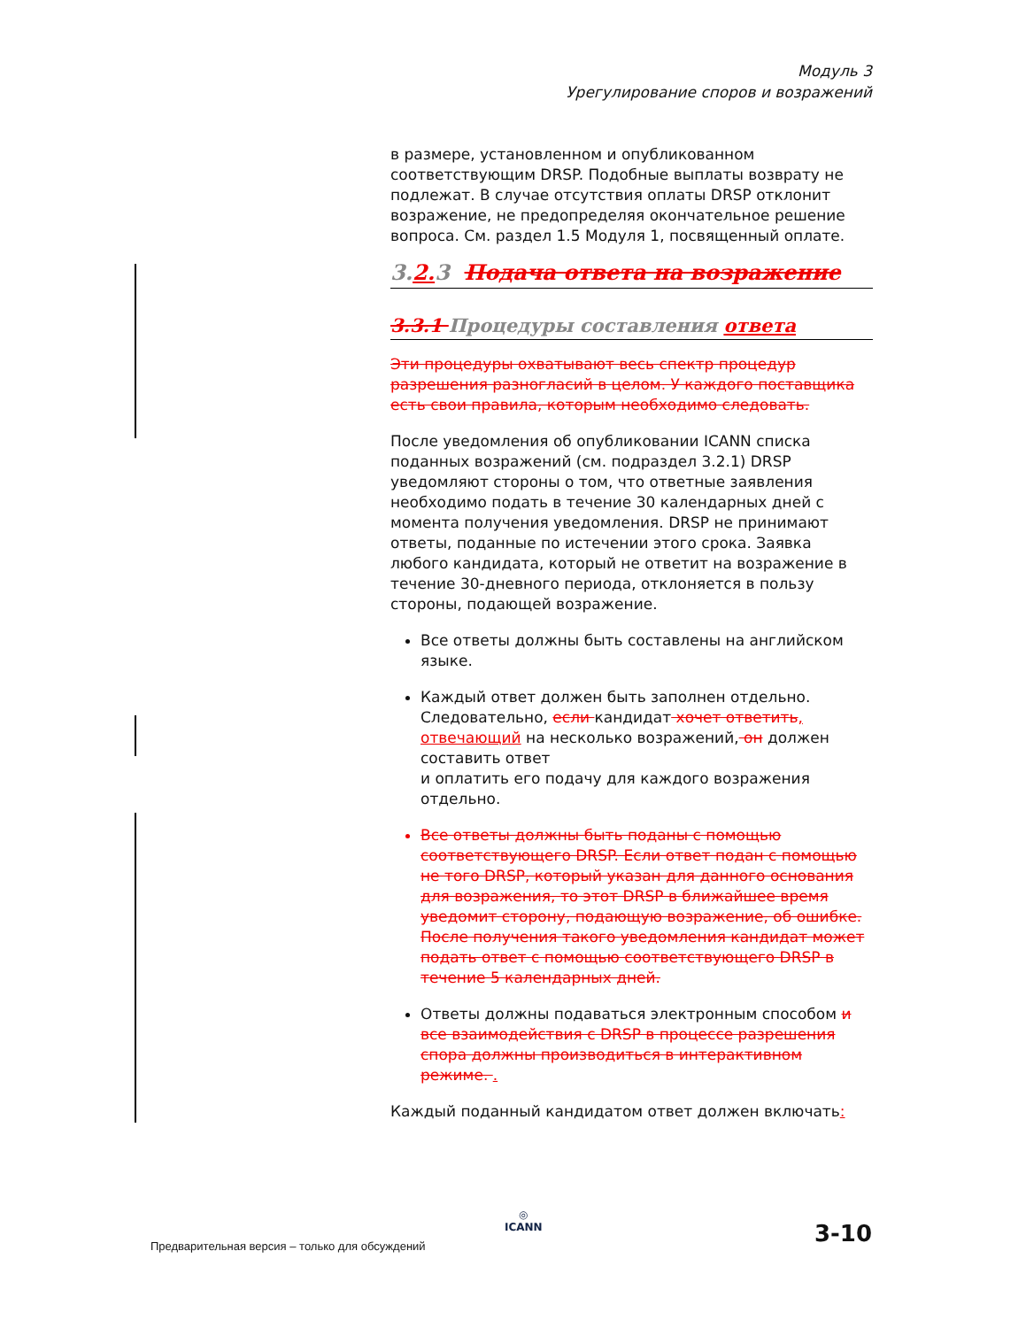Модуль 3
Урегулирование споров и возражений
в размере, установленном и опубликованном соответствующим DRSP. Подобные выплаты возврату не подлежат. В случае отсутствия оплаты DRSP отклонит возражение, не предопределяя окончательное решение вопроса. См. раздел 1.5 Модуля 1, посвященный оплате.
3.2. 3 Подача ответа на возражение
3.3.1 Процедуры составления ответа
Эти процедуры охватывают весь спектр процедур разрешения разногласий в целом. У каждого поставщика есть свои правила, которым необходимо следовать.
После уведомления об опубликовании ICANN списка поданных возражений (см. подраздел 3.2.1) DRSP уведомляют стороны о том, что ответные заявления необходимо подать в течение 30 календарных дней с момента получения уведомления. DRSP не принимают ответы, поданные по истечении этого срока. Заявка любого кандидата, который не ответит на возражение в течение 30-дневного периода, отклоняется в пользу стороны, подающей возражение.
Все ответы должны быть составлены на английском языке.
Каждый ответ должен быть заполнен отдельно. Следовательно, если кандидат хочет ответить, отвечающий на несколько возражений, он должен составить ответ
и оплатить его подачу для каждого возражения отдельно.
Все ответы должны быть поданы с помощью соответствующего DRSP. Если ответ подан с помощью не того DRSP, который указан для данного основания для возражения, то этот DRSP в ближайшее время уведомит сторону, подающую возражение, об ошибке. После получения такого уведомления кандидат может подать ответ с помощью соответствующего DRSP в течение 5 календарных дней.
Ответы должны подаваться электронным способом и все взаимодействия с DRSP в процессе разрешения спора должны производиться в интерактивном режиме. .
Каждый поданный кандидатом ответ должен включать:
◎
ICANN
Предварительная версия – только для обсуждений
3-10